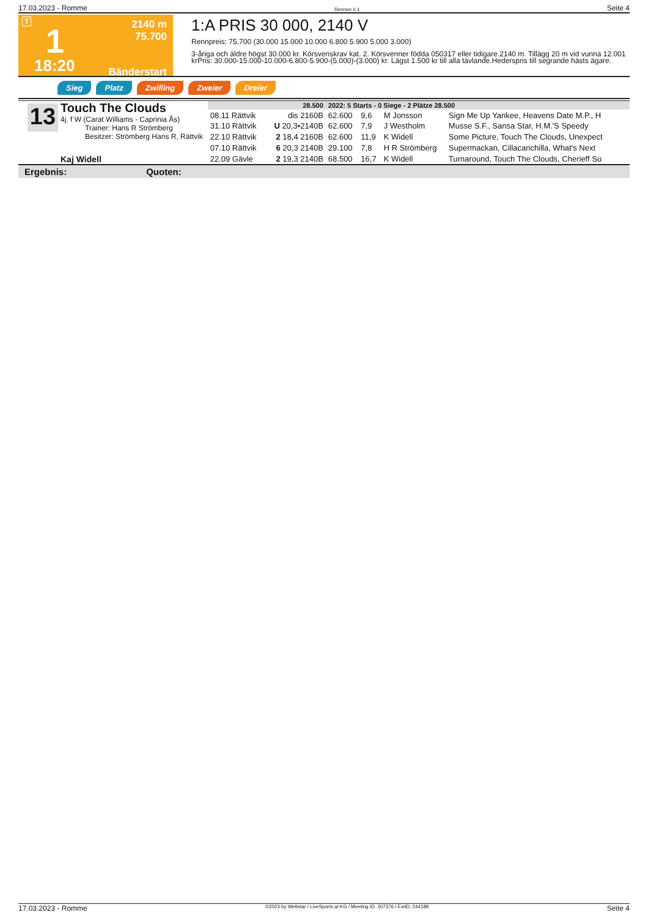17.03.2023 - Romme Rennen # 1 Seite 4
T
1
18:20
2140 m
75.700
Bänderstart
1:A PRIS 30 000, 2140 V
Rennpreis: 75.700 (30.000 15.000 10.000 6.800 5.900 5.000 3.000)
3-åriga och äldre högst 30.000 kr. Körsvenskrav kat. 2. Körsvenner födda 050317 eller tidigare.2140 m. Tillägg 20 m vid vunna 12.001 krPris: 30.000-15.000-10.000-6.800-5.900-(5.000)-(3.000) kr. Lägst 1.500 kr till alla tävlande.Hederspris till segrande hästs ägare.
Sieg Platz Zwilling Zweier Dreier
13
Touch The Clouds
4j. f W (Carat Williams - Caprinia Ås)
Trainer: Hans R Strömberg
Besitzer: Strömberg Hans R, Rättvik
Kaj Widell
| 28.500 | | 2022: 5 Starts - 0 Siege - 2 Plätze 28.500 | | | | |
| 08.11 Rättvik | dis 2160B | 62.600 | 9,6 | M Jonsson | Sign Me Up Yankee, Heavens Date M.P., H | |
| 31.10 Rättvik | U 20,3•2140B | 62.600 | 7,9 | J Westholm | Musse S.F., Sansa Star, H.M.'S Speedy | |
| 22.10 Rättvik | 2 18,4 2160B | 62.600 | 11,9 | K Widell | Some Picture, Touch The Clouds, Unexpect | |
| 07.10 Rättvik | 6 20,3 2140B | 29.100 | 7,8 | H R Strömberg | Supermackan, Cillacanchilla, What's Next | |
| 22.09 Gävle | 2 19,3 2140B | 68.500 | 16,7 | K Widell | Turnaround, Touch The Clouds, Cherieff Su | |
Ergebnis: Quoten:
17.03.2023 - Romme ©2023 by Wettstar / LiveSports.at KG / Meeting ID: 307376 / ExtID: 244189 Seite 4